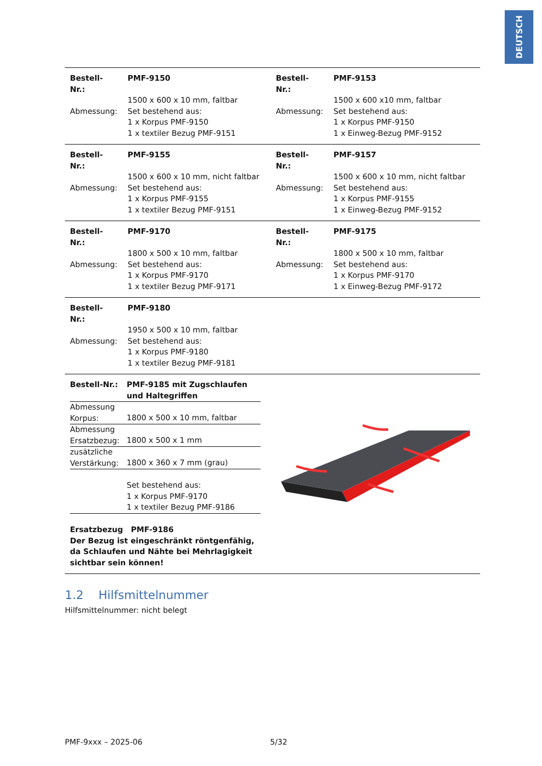DEUTSCH
| Bestell-Nr.: Abmessung: | PMF-9150 1500 x 600 x 10 mm, faltbar Set bestehend aus: 1 x Korpus PMF-9150 1 x textiler Bezug PMF-9151 | Bestell-Nr.: Abmessung: | PMF-9153 1500 x 600 x10 mm, faltbar Set bestehend aus: 1 x Korpus PMF-9150 1 x Einweg-Bezug PMF-9152 |
| Bestell-Nr.: Abmessung: | PMF-9155 1500 x 600 x 10 mm, nicht faltbar Set bestehend aus: 1 x Korpus PMF-9155 1 x textiler Bezug PMF-9151 | Bestell-Nr.: Abmessung: | PMF-9157 1500 x 600 x 10 mm, nicht faltbar Set bestehend aus: 1 x Korpus PMF-9155 1 x Einweg-Bezug PMF-9152 |
| Bestell-Nr.: Abmessung: | PMF-9170 1800 x 500 x 10 mm, faltbar Set bestehend aus: 1 x Korpus PMF-9170 1 x textiler Bezug PMF-9171 | Bestell-Nr.: Abmessung: | PMF-9175 1800 x 500 x 10 mm, faltbar Set bestehend aus: 1 x Korpus PMF-9170 1 x Einweg-Bezug PMF-9172 |
| Bestell-Nr.: Abmessung: | PMF-9180 1950 x 500 x 10 mm, faltbar Set bestehend aus: 1 x Korpus PMF-9180 1 x textiler Bezug PMF-9181 | | |
| / Bestell-Nr.: / PMF-9185 mit Zugschlaufen und Haltegriffen / / Abmessung Korpus: / 1800 x 500 x 10 mm, faltbar / / Abmessung Ersatzbezug: / 1800 x 500 x 1 mm / / zusätzliche Verstärkung: / 1800 x 360 x 7 mm (grau) / / / Set bestehend aus: 1 x Korpus PMF-9170 1 x textiler Bezug PMF-9186 / Ersatzbezug PMF-9186 Der Bezug ist eingeschränkt röntgenfähig, da Schlaufen und Nähte bei Mehrlagigkeit sichtbar sein können! | | | |
1.2 Hilfsmittelnummer
Hilfsmittelnummer: nicht belegt
PMF-9xxx – 2025-06 5/32